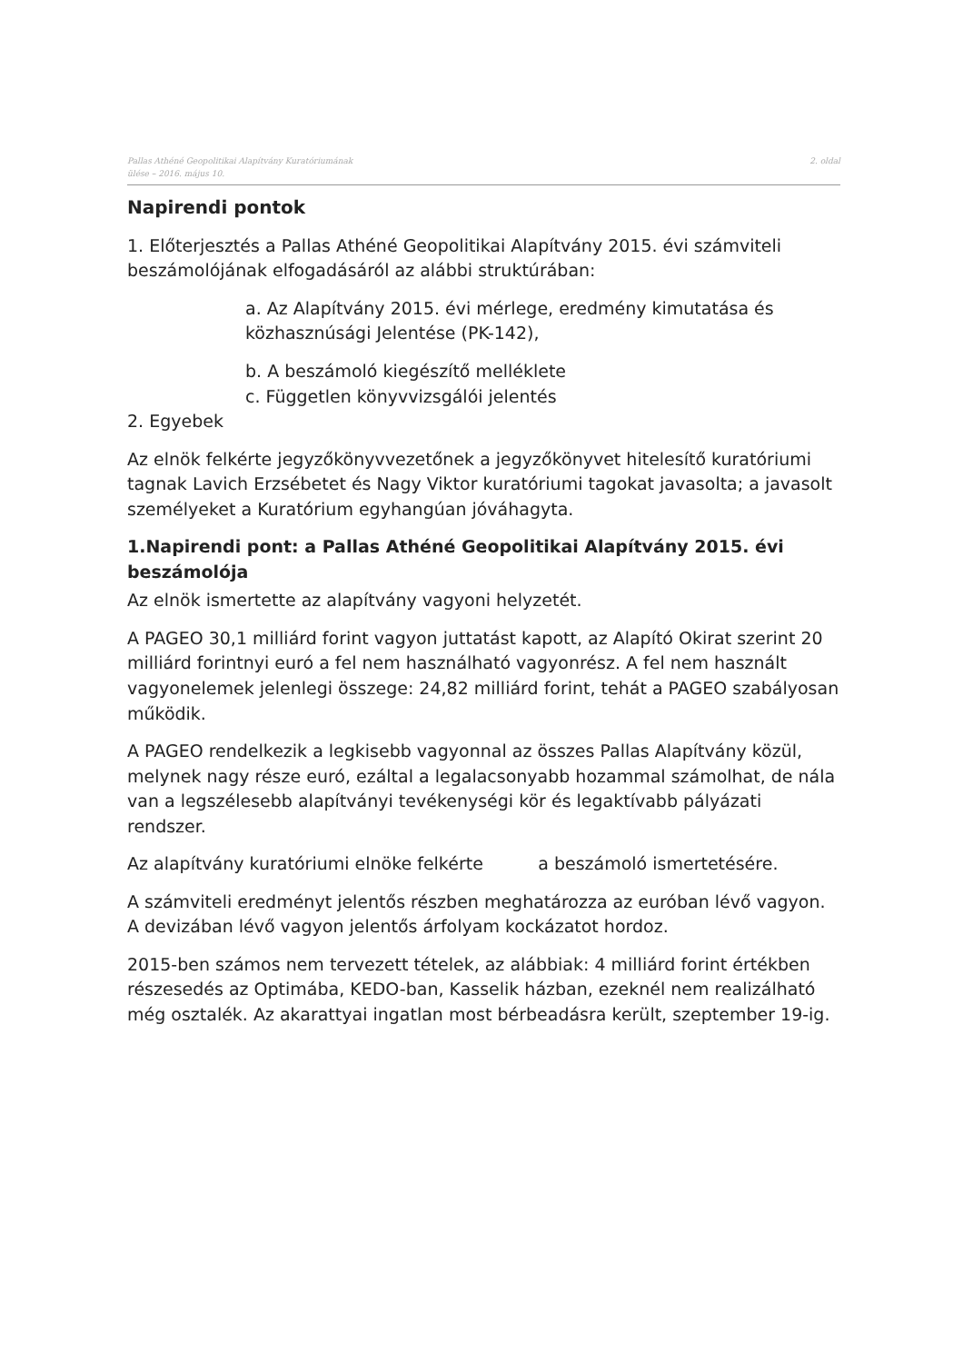Pallas Athéné Geopolitikai Alapítvány Kuratóriumának
ülése – 2016. május 10.
2. oldal
Napirendi pontok
1. Előterjesztés a Pallas Athéné Geopolitikai Alapítvány 2015. évi számviteli beszámolójának elfogadásáról az alábbi struktúrában:
a. Az Alapítvány 2015. évi mérlege, eredmény kimutatása és közhasznúsági Jelentése (PK-142),
b. A beszámoló kiegészítő melléklete
c. Független könyvvizsgálói jelentés
2. Egyebek
Az elnök felkérte jegyzőkönyvvezetőnek a jegyzőkönyvet hitelesítő kuratóriumi tagnak Lavich Erzsébetet és Nagy Viktor kuratóriumi tagokat javasolta; a javasolt személyeket a Kuratórium egyhangúan jóváhagyta.
1.Napirendi pont: a Pallas Athéné Geopolitikai Alapítvány 2015. évi beszámolója
Az elnök ismertette az alapítvány vagyoni helyzetét.
A PAGEO 30,1 milliárd forint vagyon juttatást kapott, az Alapító Okirat szerint 20 milliárd forintnyi euró a fel nem használható vagyonrész. A fel nem használt vagyonelemek jelenlegi összege: 24,82 milliárd forint, tehát a PAGEO szabályosan működik.
A PAGEO rendelkezik a legkisebb vagyonnal az összes Pallas Alapítvány közül, melynek nagy része euró, ezáltal a legalacsonyabb hozammal számolhat, de nála van a legszélesebb alapítványi tevékenységi kör és legaktívabb pályázati rendszer.
Az alapítvány kuratóriumi elnöke felkérte a beszámoló ismertetésére.
A számviteli eredményt jelentős részben meghatározza az euróban lévő vagyon. A devizában lévő vagyon jelentős árfolyam kockázatot hordoz.
2015-ben számos nem tervezett tételek, az alábbiak: 4 milliárd forint értékben részesedés az Optimába, KEDO-ban, Kasselik házban, ezeknél nem realizálható még osztalék. Az akarattyai ingatlan most bérbeadásra került, szeptember 19-ig.